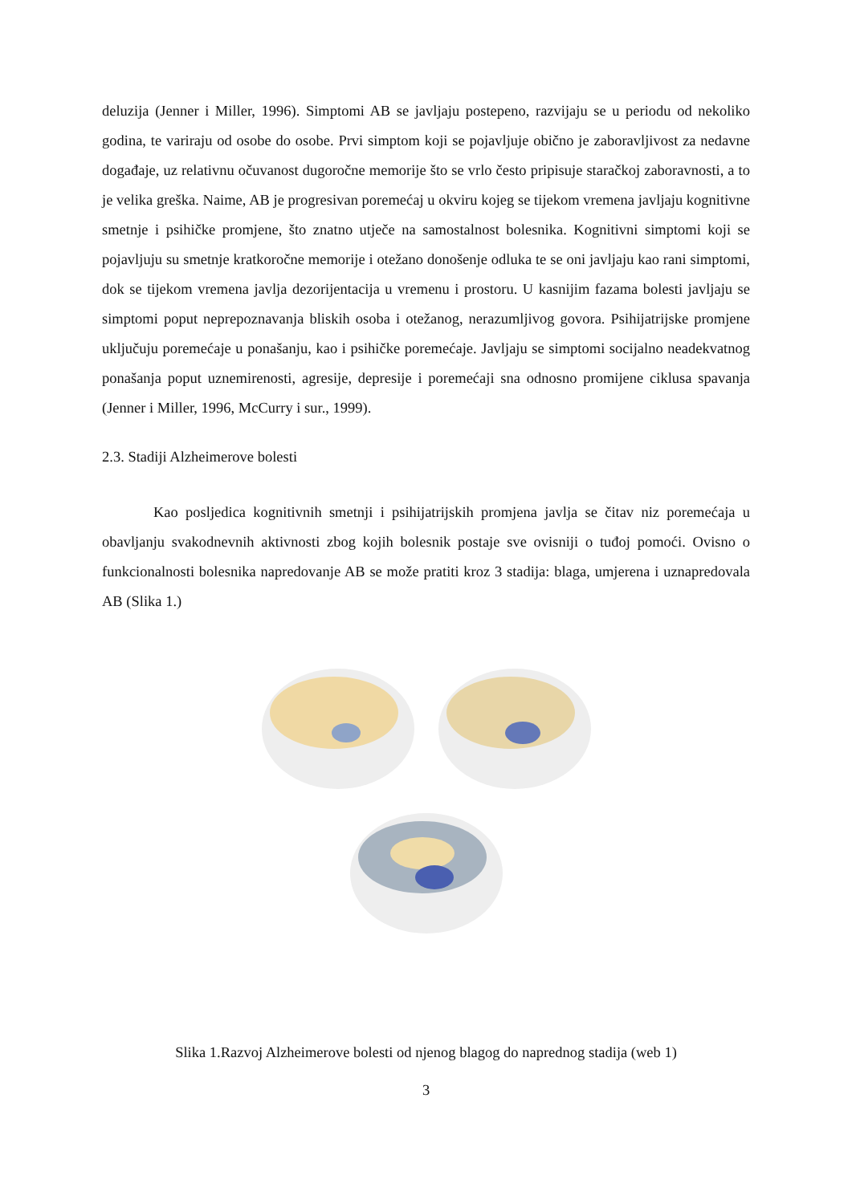deluzija (Jenner i Miller, 1996). Simptomi AB se javljaju postepeno, razvijaju se u periodu od nekoliko godina, te variraju od osobe do osobe. Prvi simptom koji se pojavljuje obično je zaboravljivost za nedavne događaje, uz relativnu očuvanost dugoročne memorije što se vrlo često pripisuje staračkoj zaboravnosti, a to je velika greška. Naime, AB je progresivan poremećaj u okviru kojeg se tijekom vremena javljaju kognitivne smetnje i psihičke promjene, što znatno utječe na samostalnost bolesnika. Kognitivni simptomi koji se pojavljuju su smetnje kratkoročne memorije i otežano donošenje odluka te se oni javljaju kao rani simptomi, dok se tijekom vremena javlja dezorijentacija u vremenu i prostoru. U kasnijim fazama bolesti javljaju se simptomi poput neprepoznavanja bliskih osoba i otežanog, nerazumljivog govora. Psihijatrijske promjene uključuju poremećaje u ponašanju, kao i psihičke poremećaje. Javljaju se simptomi socijalno neadekvatnog ponašanja poput uznemirenosti, agresije, depresije i poremećaji sna odnosno promijene ciklusa spavanja (Jenner i Miller, 1996, McCurry i sur., 1999).
2.3. Stadiji Alzheimerove bolesti
Kao posljedica kognitivnih smetnji i psihijatrijskih promjena javlja se čitav niz poremećaja u obavljanju svakodnevnih aktivnosti zbog kojih bolesnik postaje sve ovisniji o tuđoj pomoći. Ovisno o funkcionalnosti bolesnika napredovanje AB se može pratiti kroz 3 stadija: blaga, umjerena i uznapredovala AB (Slika 1.)
Slika 1.Razvoj Alzheimerove bolesti od njenog blagog do naprednog stadija (web 1)
3